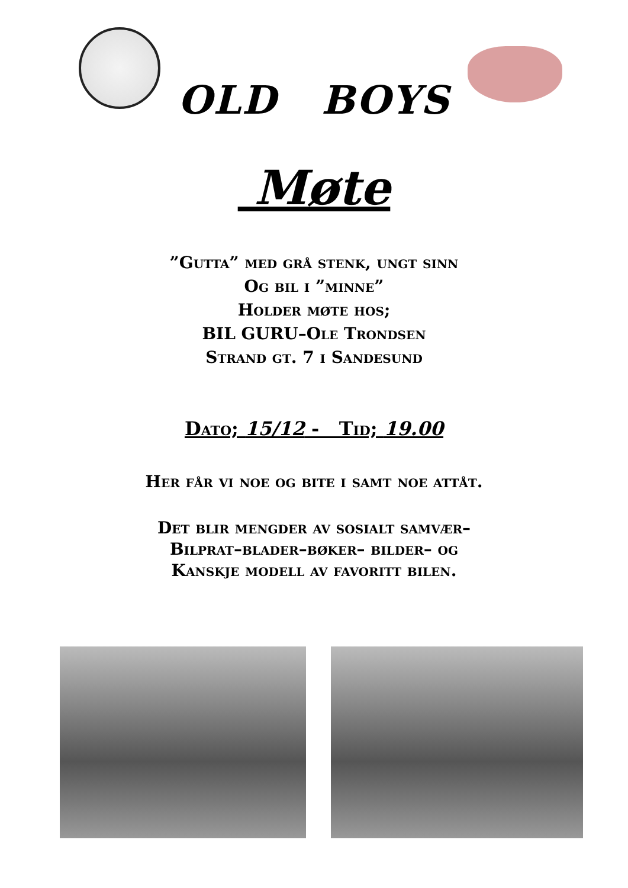OLD BOYS
Møte
”Gutta” med grå stenk, ungt sinn
Og bil i ”minne”
Holder møte hos;
BIL GURU–Ole Trondsen
Strand gt. 7 i Sandesund
Dato; 15/12 - Tid; 19.00
Her får vi noe og bite i samt noe attåt.
Det blir mengder av sosialt samvær–
Bilprat–blader–bøker– bilder– og
Kanskje modell av favoritt bilen.